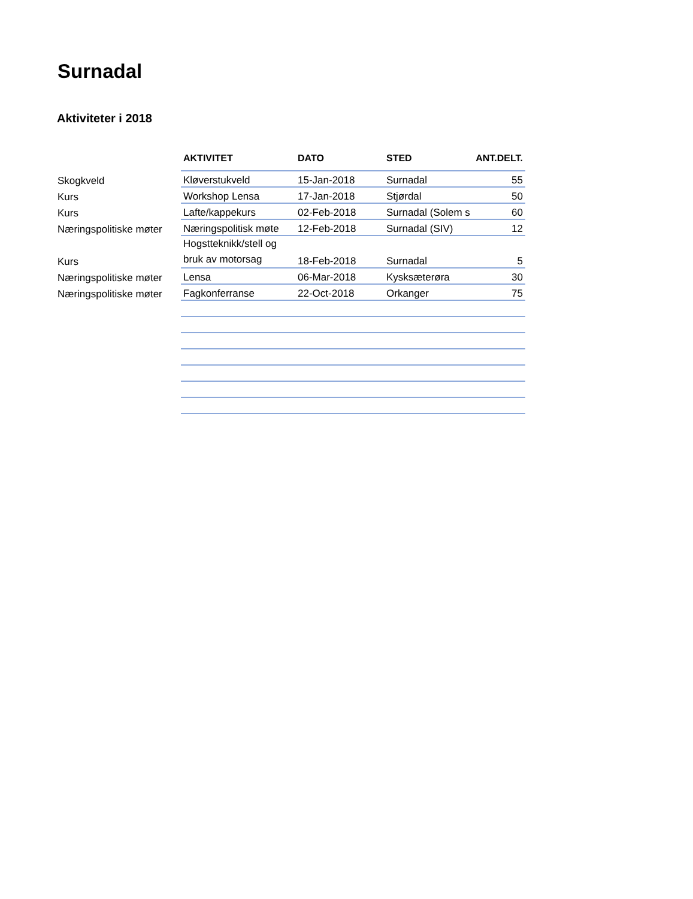Surnadal
Aktiviteter i 2018
| | AKTIVITET | DATO | STED | ANT.DELT. |
| --- | --- | --- | --- | --- |
| Skogkveld | Kløverstukveld | 15-Jan-2018 | Surnadal | 55 |
| Kurs | Workshop Lensa | 17-Jan-2018 | Stjørdal | 50 |
| Kurs | Lafte/kappekurs | 02-Feb-2018 | Surnadal (Solem s | 60 |
| Næringspolitiske møter | Næringspolitisk møte | 12-Feb-2018 | Surnadal (SIV) | 12 |
| Kurs | Hogstteknikk/stell og bruk av motorsag | 18-Feb-2018 | Surnadal | 5 |
| Næringspolitiske møter | Lensa | 06-Mar-2018 | Kysksæterøra | 30 |
| Næringspolitiske møter | Fagkonferranse | 22-Oct-2018 | Orkanger | 75 |